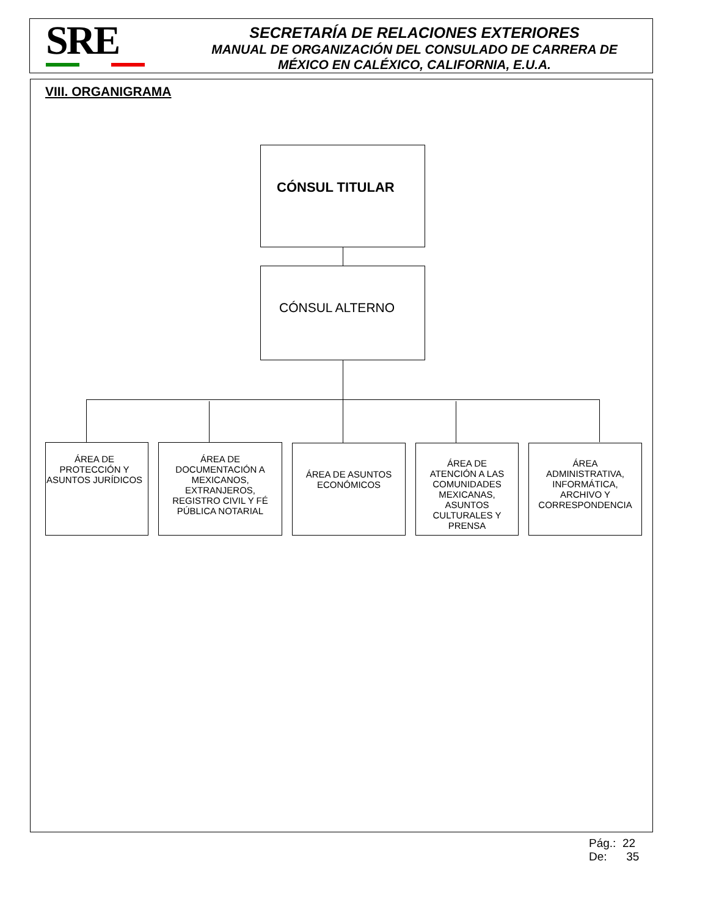SRE
SECRETARÍA DE RELACIONES EXTERIORES
MANUAL DE ORGANIZACIÓN DEL CONSULADO DE CARRERA DE
MÉXICO EN CALÉXICO, CALIFORNIA, E.U.A.
VIII. ORGANIGRAMA
CÓNSUL TITULAR
CÓNSUL ALTERNO
ÁREA DE PROTECCIÓN Y ASUNTOS JURÍDICOS
ÁREA DE DOCUMENTACIÓN A MEXICANOS, EXTRANJEROS, REGISTRO CIVIL Y FÉ PÚBLICA NOTARIAL
ÁREA DE ASUNTOS ECONÓMICOS
ÁREA DE ATENCIÓN A LAS COMUNIDADES MEXICANAS, ASUNTOS CULTURALES Y PRENSA
ÁREA ADMINISTRATIVA, INFORMÁTICA, ARCHIVO Y CORRESPONDENCIA
Pág.: 22
De: 35